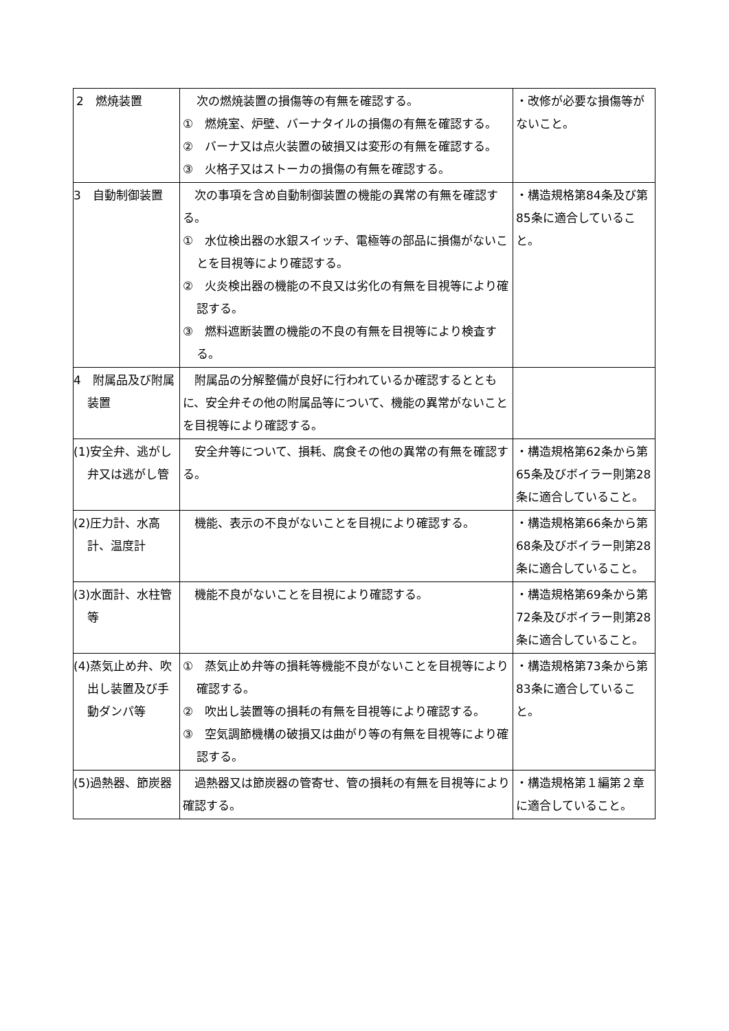| 2 燃焼装置 | 次の燃焼装置の損傷等の有無を確認する。 ① 燃焼室、炉壁、バーナタイルの損傷の有無を確認する。 ② バーナ又は点火装置の破損又は変形の有無を確認する。 ③ 火格子又はストーカの損傷の有無を確認する。 | ・改修が必要な損傷等がないこと。 |
| 3 自動制御装置 | 次の事項を含め自動制御装置の機能の異常の有無を確認する。 ① 水位検出器の水銀スイッチ、電極等の部品に損傷がないことを目視等により確認する。 ② 火炎検出器の機能の不良又は劣化の有無を目視等により確認する。 ③ 燃料遮断装置の機能の不良の有無を目視等により検査する。 | ・構造規格第84条及び第85条に適合していること。 |
| 4 附属品及び附属装置 | 附属品の分解整備が良好に行われているか確認するとともに、安全弁その他の附属品等について、機能の異常がないことを目視等により確認する。 | |
| (1)安全弁、逃がし弁又は逃がし管 | 安全弁等について、損耗、腐食その他の異常の有無を確認する。 | ・構造規格第62条から第65条及びボイラー則第28条に適合していること。 |
| (2)圧力計、水高計、温度計 | 機能、表示の不良がないことを目視により確認する。 | ・構造規格第66条から第68条及びボイラー則第28条に適合していること。 |
| (3)水面計、水柱管等 | 機能不良がないことを目視により確認する。 | ・構造規格第69条から第72条及びボイラー則第28条に適合していること。 |
| (4)蒸気止め弁、吹出し装置及び手動ダンパ等 | ① 蒸気止め弁等の損耗等機能不良がないことを目視等により確認する。 ② 吹出し装置等の損耗の有無を目視等により確認する。 ③ 空気調節機構の破損又は曲がり等の有無を目視等により確認する。 | ・構造規格第73条から第83条に適合していること。 |
| (5)過熱器、節炭器 | 過熱器又は節炭器の管寄せ、管の損耗の有無を目視等により確認する。 | ・構造規格第１編第２章に適合していること。 |